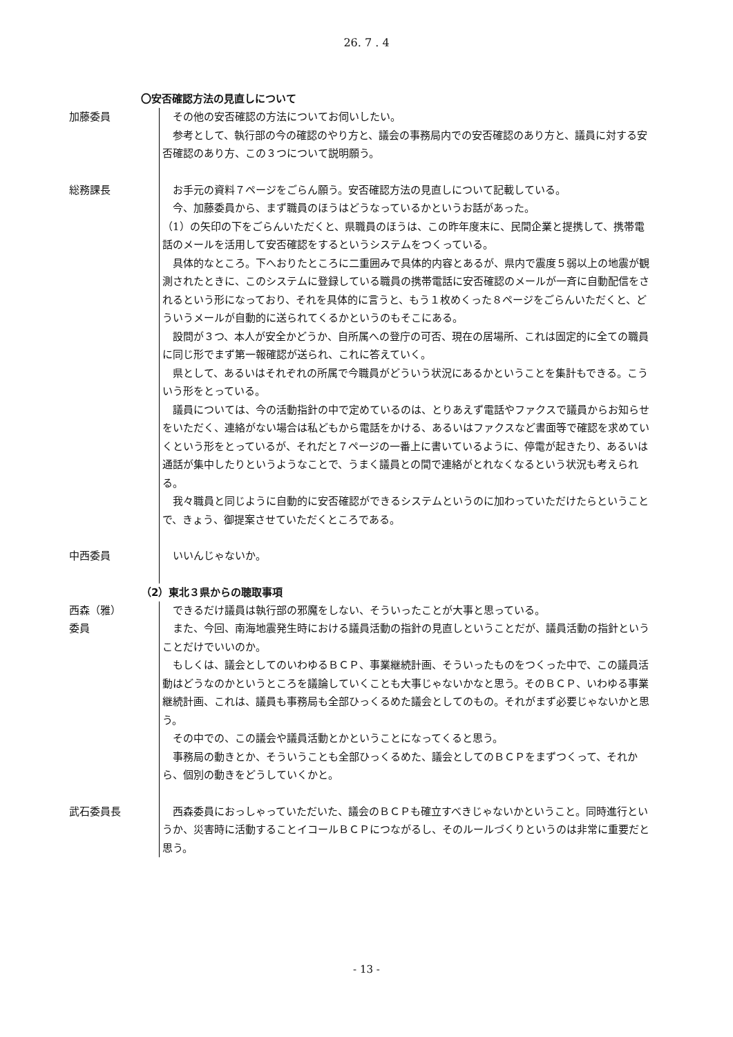26. 7 . 4
〇安否確認方法の見直しについて
加藤委員 その他の安否確認の方法についてお伺いしたい。
参考として、執行部の今の確認のやり方と、議会の事務局内での安否確認のあり方と、議員に対する安否確認のあり方、この３つについて説明願う。
総務課長 お手元の資料７ページをごらん願う。安否確認方法の見直しについて記載している。
今、加藤委員から、まず職員のほうはどうなっているかというお話があった。
（1）の矢印の下をごらんいただくと、県職員のほうは、この昨年度末に、民間企業と提携して、携帯電話のメールを活用して安否確認をするというシステムをつくっている。
具体的なところ。下へおりたところに二重囲みで具体的内容とあるが、県内で震度５弱以上の地震が観測されたときに、このシステムに登録している職員の携帯電話に安否確認のメールが一斉に自動配信をされるという形になっており、それを具体的に言うと、もう１枚めくった８ページをごらんいただくと、どういうメールが自動的に送られてくるかというのもそこにある。
設問が３つ、本人が安全かどうか、自所属への登庁の可否、現在の居場所、これは固定的に全ての職員に同じ形でまず第一報確認が送られ、これに答えていく。
県として、あるいはそれぞれの所属で今職員がどういう状況にあるかということを集計もできる。こういう形をとっている。
議員については、今の活動指針の中で定めているのは、とりあえず電話やファクスで議員からお知らせをいただく、連絡がない場合は私どもから電話をかける、あるいはファクスなど書面等で確認を求めていくという形をとっているが、それだと７ページの一番上に書いているように、停電が起きたり、あるいは通話が集中したりというようなことで、うまく議員との間で連絡がとれなくなるという状況も考えられる。
我々職員と同じように自動的に安否確認ができるシステムというのに加わっていただけたらということで、きょう、御提案させていただくところである。
中西委員 いいんじゃないか。
（2）東北３県からの聴取事項
西森（雅）
委員
できるだけ議員は執行部の邪魔をしない、そういったことが大事と思っている。
また、今回、南海地震発生時における議員活動の指針の見直しということだが、議員活動の指針ということだけでいいのか。
もしくは、議会としてのいわゆるＢＣＰ、事業継続計画、そういったものをつくった中で、この議員活動はどうなのかというところを議論していくことも大事じゃないかなと思う。そのＢＣＰ、いわゆる事業継続計画、これは、議員も事務局も全部ひっくるめた議会としてのもの。それがまず必要じゃないかと思う。
その中での、この議会や議員活動とかということになってくると思う。
事務局の動きとか、そういうことも全部ひっくるめた、議会としてのＢＣＰをまずつくって、それから、個別の動きをどうしていくかと。
武石委員長 西森委員におっしゃっていただいた、議会のＢＣＰも確立すべきじゃないかということ。同時進行というか、災害時に活動することイコールＢＣＰにつながるし、そのルールづくりというのは非常に重要だと思う。
- 13 -